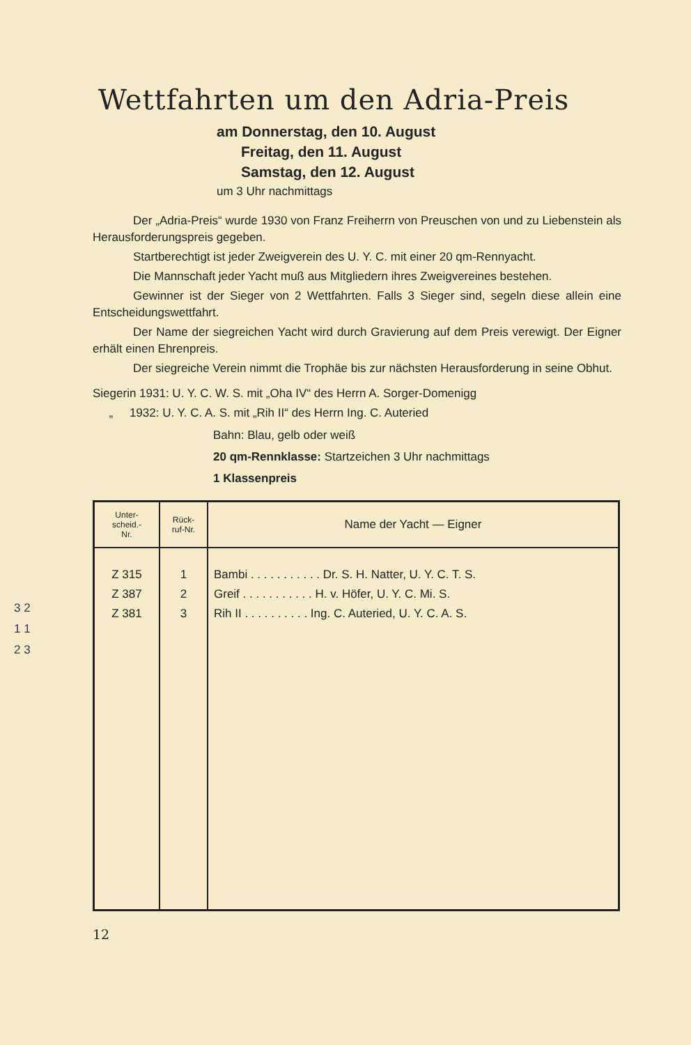Wettfahrten um den Adria-Preis
am Donnerstag, den 10. August
Freitag, den 11. August
Samstag, den 12. August
um 3 Uhr nachmittags
Der „Adria-Preis“ wurde 1930 von Franz Freiherrn von Preuschen von und zu Liebenstein als Herausforderungspreis gegeben.
Startberechtigt ist jeder Zweigverein des U. Y. C. mit einer 20 qm-Rennyacht.
Die Mannschaft jeder Yacht muß aus Mitgliedern ihres Zweigvereines bestehen.
Gewinner ist der Sieger von 2 Wettfahrten. Falls 3 Sieger sind, segeln diese allein eine Entscheidungswettfahrt.
Der Name der siegreichen Yacht wird durch Gravierung auf dem Preis verewigt. Der Eigner erhält einen Ehrenpreis.
Der siegreiche Verein nimmt die Trophäe bis zur nächsten Herausforderung in seine Obhut.
Siegerin 1931: U. Y. C. W. S. mit „Oha IV“ des Herrn A. Sorger-Domenigg
„ 1932: U. Y. C. A. S. mit „Rih II“ des Herrn Ing. C. Auteried
Bahn: Blau, gelb oder weiß
20 qm-Rennklasse: Startzeichen 3 Uhr nachmittags
1 Klassenpreis
| Unter- scheid.- Nr. | Rück- ruf-Nr. | Name der Yacht — Eigner |
| --- | --- | --- |
| Z 315 | 1 | Bambi . . . . . . . . . . . Dr. S. H. Natter, U. Y. C. T. S. |
| Z 387 | 2 | Greif . . . . . . . . . . . H. v. Höfer, U. Y. C. Mi. S. |
| Z 381 | 3 | Rih II . . . . . . . . . . Ing. C. Auteried, U. Y. C. A. S. |
12
3 2
1 1
2 3